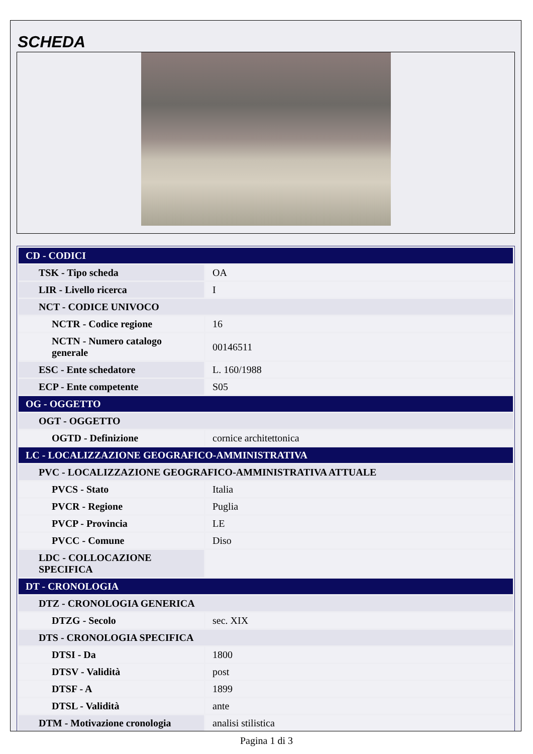SCHEDA
| CD - CODICI | |
| TSK - Tipo scheda | OA |
| LIR - Livello ricerca | I |
| NCT - CODICE UNIVOCO | |
| NCTR - Codice regione | 16 |
| NCTN - Numero catalogo generale | 00146511 |
| ESC - Ente schedatore | L. 160/1988 |
| ECP - Ente competente | S05 |
| OG - OGGETTO | |
| OGT - OGGETTO | |
| OGTD - Definizione | cornice architettonica |
| LC - LOCALIZZAZIONE GEOGRAFICO-AMMINISTRATIVA | |
| PVC - LOCALIZZAZIONE GEOGRAFICO-AMMINISTRATIVA ATTUALE | |
| PVCS - Stato | Italia |
| PVCR - Regione | Puglia |
| PVCP - Provincia | LE |
| PVCC - Comune | Diso |
| LDC - COLLOCAZIONE SPECIFICA | |
| DT - CRONOLOGIA | |
| DTZ - CRONOLOGIA GENERICA | |
| DTZG - Secolo | sec. XIX |
| DTS - CRONOLOGIA SPECIFICA | |
| DTSI - Da | 1800 |
| DTSV - Validità | post |
| DTSF - A | 1899 |
| DTSL - Validità | ante |
| DTM - Motivazione cronologia | analisi stilistica |
Pagina 1 di 3